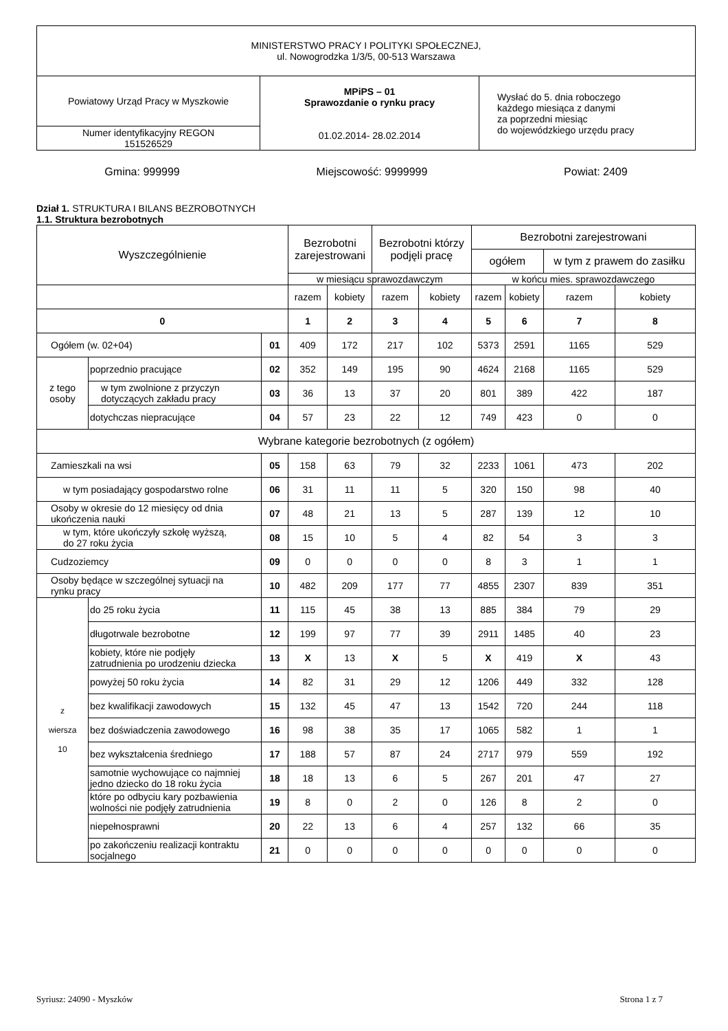| MINISTERSTWO PRACY I POLITYKI SPOŁECZNEJ, ul. Nowogrodzka 1/3/5, 00-513 Warszawa | | |
| Powiatowy Urząd Pracy w Myszkowie | MPiPS – 01 Sprawozdanie o rynku pracy 01.02.2014- 28.02.2014 | Wysłać do 5. dnia roboczego każdego miesiąca z danymi za poprzedni miesiąc do wojewódzkiego urzędu pracy |
| Numer identyfikacyjny REGON 151526529 | | |
Gmina: 999999 Miejscowość: 9999999 Powiat: 2409
Dział 1. STRUKTURA I BILANS BEZROBOTNYCH
1.1. Struktura bezrobotnych
| Wyszczególnienie | | | Bezrobotni zarejestrowani | | Bezrobotni którzy podjęli pracę | | Bezrobotni zarejestrowani | | | |
| --- | --- | --- | --- | --- | --- | --- | --- | --- | --- | --- |
| | | | | | | | ogółem | | w tym z prawem do zasiłku | |
| | | | w miesiącu sprawozdawczym | | | | w końcu mies. sprawozdawczego | | | |
| | | | razem | kobiety | razem | kobiety | razem | kobiety | razem | kobiety |
| 0 | | | 1 | 2 | 3 | 4 | 5 | 6 | 7 | 8 |
| Ogółem (w. 02+04) | | 01 | 409 | 172 | 217 | 102 | 5373 | 2591 | 1165 | 529 |
| z tego osoby | poprzednio pracujące | 02 | 352 | 149 | 195 | 90 | 4624 | 2168 | 1165 | 529 |
| | w tym zwolnione z przyczyn dotyczących zakładu pracy | 03 | 36 | 13 | 37 | 20 | 801 | 389 | 422 | 187 |
| | dotychczas niepracujące | 04 | 57 | 23 | 22 | 12 | 749 | 423 | 0 | 0 |
| Wybrane kategorie bezrobotnych (z ogółem) | | | | | | | | | | |
| Zamieszkali na wsi | | 05 | 158 | 63 | 79 | 32 | 2233 | 1061 | 473 | 202 |
| w tym posiadający gospodarstwo rolne | | 06 | 31 | 11 | 11 | 5 | 320 | 150 | 98 | 40 |
| Osoby w okresie do 12 miesięcy od dnia ukończenia nauki | | 07 | 48 | 21 | 13 | 5 | 287 | 139 | 12 | 10 |
| w tym, które ukończyły szkołę wyższą, do 27 roku życia | | 08 | 15 | 10 | 5 | 4 | 82 | 54 | 3 | 3 |
| Cudzoziemcy | | 09 | 0 | 0 | 0 | 0 | 8 | 3 | 1 | 1 |
| Osoby będące w szczególnej sytuacji na rynku pracy | | 10 | 482 | 209 | 177 | 77 | 4855 | 2307 | 839 | 351 |
| z wiersza 10 | do 25 roku życia | 11 | 115 | 45 | 38 | 13 | 885 | 384 | 79 | 29 |
| | długotrwale bezrobotne | 12 | 199 | 97 | 77 | 39 | 2911 | 1485 | 40 | 23 |
| | kobiety, które nie podjęły zatrudnienia po urodzeniu dziecka | 13 | X | 13 | X | 5 | X | 419 | X | 43 |
| | powyżej 50 roku życia | 14 | 82 | 31 | 29 | 12 | 1206 | 449 | 332 | 128 |
| | bez kwalifikacji zawodowych | 15 | 132 | 45 | 47 | 13 | 1542 | 720 | 244 | 118 |
| | bez doświadczenia zawodowego | 16 | 98 | 38 | 35 | 17 | 1065 | 582 | 1 | 1 |
| | bez wykształcenia średniego | 17 | 188 | 57 | 87 | 24 | 2717 | 979 | 559 | 192 |
| | samotnie wychowujące co najmniej jedno dziecko do 18 roku życia | 18 | 18 | 13 | 6 | 5 | 267 | 201 | 47 | 27 |
| | które po odbyciu kary pozbawienia wolności nie podjęły zatrudnienia | 19 | 8 | 0 | 2 | 0 | 126 | 8 | 2 | 0 |
| | niepełnosprawni | 20 | 22 | 13 | 6 | 4 | 257 | 132 | 66 | 35 |
| | po zakończeniu realizacji kontraktu socjalnego | 21 | 0 | 0 | 0 | 0 | 0 | 0 | 0 | 0 |
Syriusz: 24090 - Myszków Strona 1 z 7